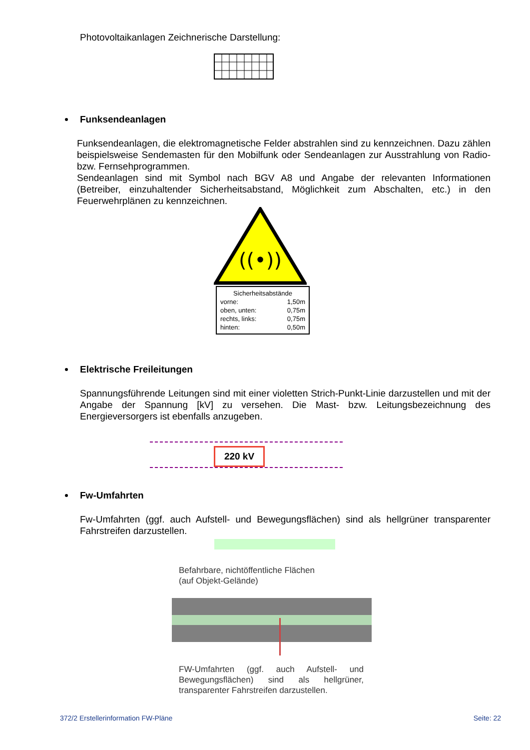Photovoltaikanlagen Zeichnerische Darstellung:
Funksendeanlagen
Funksendeanlagen, die elektromagnetische Felder abstrahlen sind zu kennzeichnen. Dazu zählen beispielsweise Sendemasten für den Mobilfunk oder Sendeanlagen zur Ausstrahlung von Radio- bzw. Fernsehprogrammen.
Sendeanlagen sind mit Symbol nach BGV A8 und Angabe der relevanten Informationen (Betreiber, einzuhaltender Sicherheitsabstand, Möglichkeit zum Abschalten, etc.) in den Feuerwehrplänen zu kennzeichnen.
((•))
Sicherheitsabstände
vorne: 1,50m
oben, unten: 0,75m
rechts, links: 0,75m
hinten: 0,50m
Elektrische Freileitungen
Spannungsführende Leitungen sind mit einer violetten Strich-Punkt-Linie darzustellen und mit der Angabe der Spannung [kV] zu versehen. Die Mast- bzw. Leitungsbezeichnung des Energieversorgers ist ebenfalls anzugeben.
220 kV
Fw-Umfahrten
Fw-Umfahrten (ggf. auch Aufstell- und Bewegungsflächen) sind als hellgrüner transparenter Fahrstreifen darzustellen.
Befahrbare, nichtöffentliche Flächen
(auf Objekt-Gelände)
FW-Umfahrten (ggf. auch Aufstell- und Bewegungsflächen) sind als hellgrüner, transparenter Fahrstreifen darzustellen.
372/2 Erstellerinformation FW-Pläne
Seite: 22